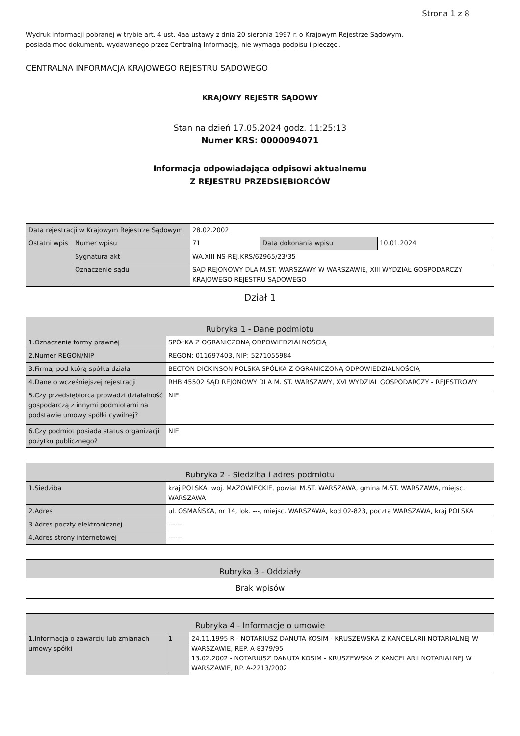Strona 1 z 8
Wydruk informacji pobranej w trybie art. 4 ust. 4aa ustawy z dnia 20 sierpnia 1997 r. o Krajowym Rejestrze Sądowym,
posiada moc dokumentu wydawanego przez Centralną Informację, nie wymaga podpisu i pieczęci.
CENTRALNA INFORMACJA KRAJOWEGO REJESTRU SĄDOWEGO
KRAJOWY REJESTR SĄDOWY
Stan na dzień 17.05.2024 godz. 11:25:13
Numer KRS: 0000094071
Informacja odpowiadająca odpisowi aktualnemu
Z REJESTRU PRZEDSIĘBIORCÓW
| Data rejestracji w Krajowym Rejestrze Sądowym | | 28.02.2002 | | |
| Ostatni wpis | Numer wpisu | 71 | Data dokonania wpisu | 10.01.2024 |
| | Sygnatura akt | WA.XIII NS-REJ.KRS/62965/23/35 | | |
| | Oznaczenie sądu | SĄD REJONOWY DLA M.ST. WARSZAWY W WARSZAWIE, XIII WYDZIAŁ GOSPODARCZY KRAJOWEGO REJESTRU SĄDOWEGO | | |
Dział 1
| Rubryka 1 - Dane podmiotu | |
| --- | --- |
| 1.Oznaczenie formy prawnej | SPÓŁKA Z OGRANICZONĄ ODPOWIEDZIALNOŚCIĄ |
| 2.Numer REGON/NIP | REGON: 011697403, NIP: 5271055984 |
| 3.Firma, pod którą spółka działa | BECTON DICKINSON POLSKA SPÓŁKA Z OGRANICZONĄ ODPOWIEDZIALNOŚCIĄ |
| 4.Dane o wcześniejszej rejestracji | RHB 45502 SĄD REJONOWY DLA M. ST. WARSZAWY, XVI WYDZIAL GOSPODARCZY - REJESTROWY |
| 5.Czy przedsiębiorca prowadzi działalność gospodarczą z innymi podmiotami na podstawie umowy spółki cywilnej? | NIE |
| 6.Czy podmiot posiada status organizacji pożytku publicznego? | NIE |
| Rubryka 2 - Siedziba i adres podmiotu | |
| --- | --- |
| 1.Siedziba | kraj POLSKA, woj. MAZOWIECKIE, powiat M.ST. WARSZAWA, gmina M.ST. WARSZAWA, miejsc. WARSZAWA |
| 2.Adres | ul. OSMAŃSKA, nr 14, lok. ---, miejsc. WARSZAWA, kod 02-823, poczta WARSZAWA, kraj POLSKA |
| 3.Adres poczty elektronicznej | ------ |
| 4.Adres strony internetowej | ------ |
| Rubryka 3 - Oddziały |
| --- |
| Brak wpisów |
| Rubryka 4 - Informacje o umowie | | |
| --- | --- | --- |
| 1.Informacja o zawarciu lub zmianach umowy spółki | 1 | 24.11.1995 R - NOTARIUSZ DANUTA KOSIM - KRUSZEWSKA Z KANCELARII NOTARIALNEJ W WARSZAWIE, REP. A-8379/95 13.02.2002 - NOTARIUSZ DANUTA KOSIM - KRUSZEWSKA Z KANCELARII NOTARIALNEJ W WARSZAWIE, RP. A-2213/2002 |